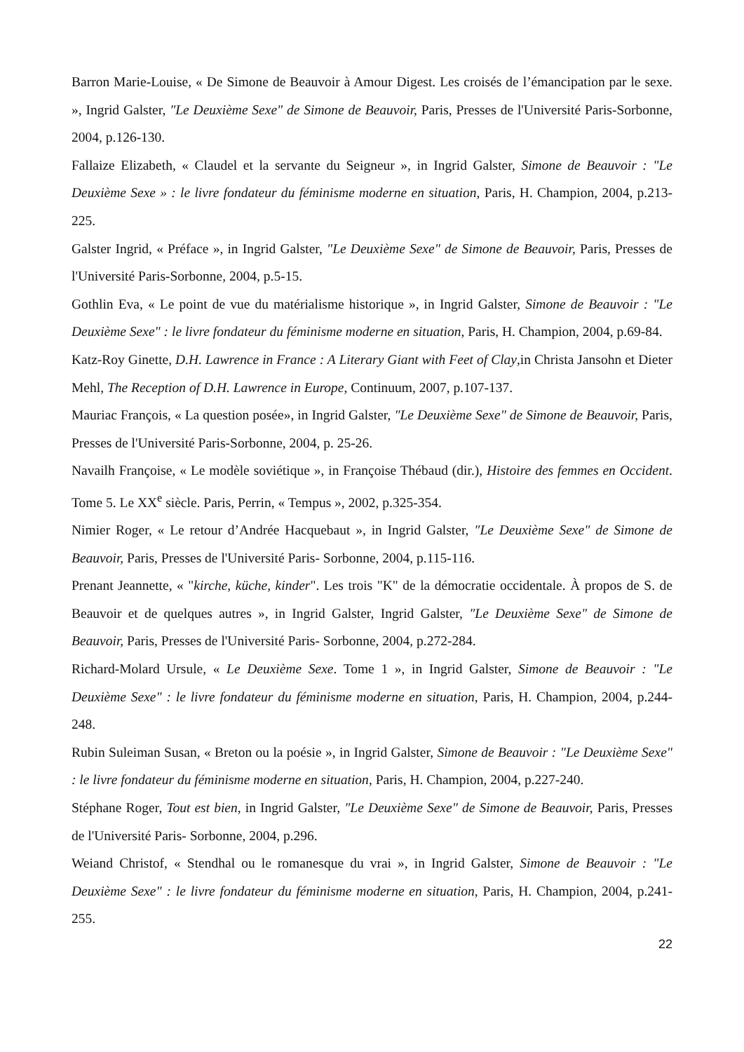Barron Marie-Louise, « De Simone de Beauvoir à Amour Digest. Les croisés de l’émancipation par le sexe. », Ingrid Galster, ″Le Deuxième Sexe" de Simone de Beauvoir, Paris, Presses de l'Université Paris-Sorbonne, 2004, p.126-130.
Fallaize Elizabeth, « Claudel et la servante du Seigneur », in Ingrid Galster, Simone de Beauvoir : "Le Deuxième Sexe » : le livre fondateur du féminisme moderne en situation, Paris, H. Champion, 2004, p.213-225.
Galster Ingrid, « Préface », in Ingrid Galster, ″Le Deuxième Sexe" de Simone de Beauvoir, Paris, Presses de l'Université Paris-Sorbonne, 2004, p.5-15.
Gothlin Eva, « Le point de vue du matérialisme historique », in Ingrid Galster, Simone de Beauvoir : "Le Deuxième Sexe" : le livre fondateur du féminisme moderne en situation, Paris, H. Champion, 2004, p.69-84.
Katz-Roy Ginette, D.H. Lawrence in France : A Literary Giant with Feet of Clay,in Christa Jansohn et Dieter Mehl, The Reception of D.H. Lawrence in Europe, Continuum, 2007, p.107-137.
Mauriac François, « La question posée», in Ingrid Galster, ″Le Deuxième Sexe" de Simone de Beauvoir, Paris, Presses de l'Université Paris-Sorbonne, 2004, p. 25-26.
Navailh Françoise, « Le modèle soviétique », in Françoise Thébaud (dir.), Histoire des femmes en Occident. Tome 5. Le XX<sup>e</sup> siècle. Paris, Perrin, « Tempus », 2002, p.325-354.
Nimier Roger, « Le retour d’Andrée Hacquebaut », in Ingrid Galster, ″Le Deuxième Sexe" de Simone de Beauvoir, Paris, Presses de l'Université Paris- Sorbonne, 2004, p.115-116.
Prenant Jeannette, « "kirche, küche, kinder". Les trois "K" de la démocratie occidentale. À propos de S. de Beauvoir et de quelques autres », in Ingrid Galster, Ingrid Galster, ″Le Deuxième Sexe" de Simone de Beauvoir, Paris, Presses de l'Université Paris- Sorbonne, 2004, p.272-284.
Richard-Molard Ursule, « Le Deuxième Sexe. Tome 1 », in Ingrid Galster, Simone de Beauvoir : "Le Deuxième Sexe" : le livre fondateur du féminisme moderne en situation, Paris, H. Champion, 2004, p.244-248.
Rubin Suleiman Susan, « Breton ou la poésie », in Ingrid Galster, Simone de Beauvoir : "Le Deuxième Sexe" : le livre fondateur du féminisme moderne en situation, Paris, H. Champion, 2004, p.227-240.
Stéphane Roger, Tout est bien, in Ingrid Galster, ″Le Deuxième Sexe" de Simone de Beauvoir, Paris, Presses de l'Université Paris- Sorbonne, 2004, p.296.
Weiand Christof, « Stendhal ou le romanesque du vrai », in Ingrid Galster, Simone de Beauvoir : "Le Deuxième Sexe" : le livre fondateur du féminisme moderne en situation, Paris, H. Champion, 2004, p.241-255.
22